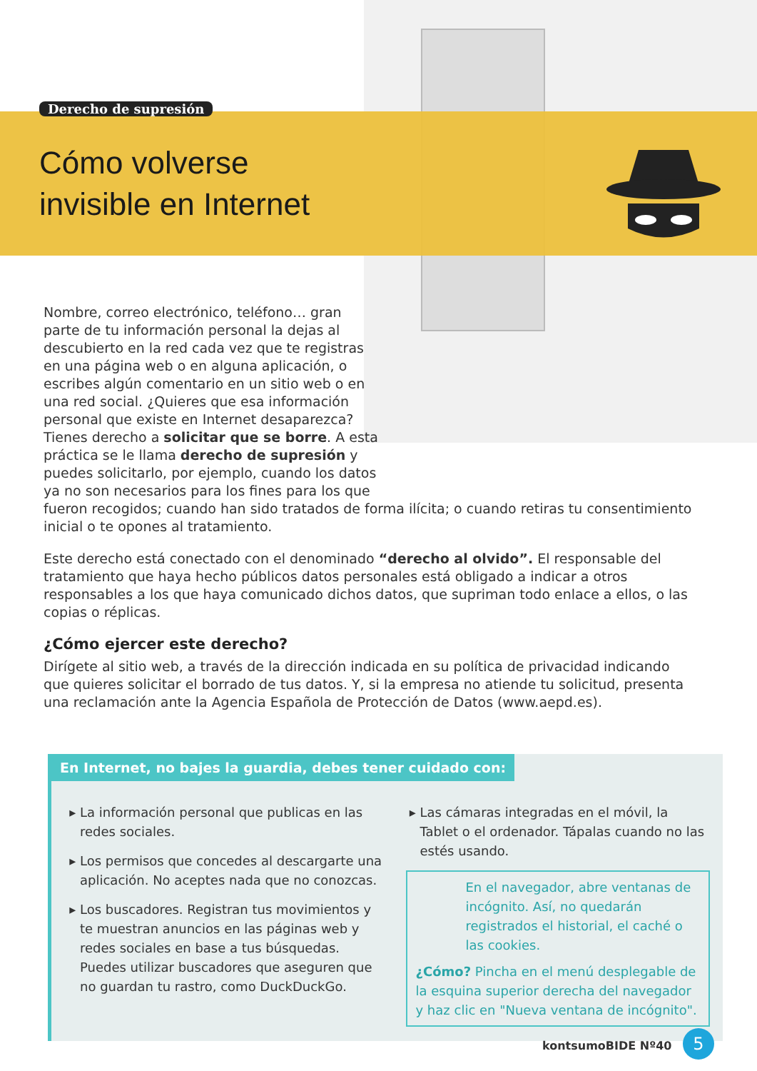Derecho de supresión
Cómo volverse
invisible en Internet
Nombre, correo electrónico, teléfono… gran parte de tu información personal la dejas al descubierto en la red cada vez que te registras en una página web o en alguna aplicación, o escribes algún comentario en un sitio web o en una red social. ¿Quieres que esa información personal que existe en Internet desaparezca? Tienes derecho a solicitar que se borre. A esta práctica se le llama derecho de supresión y puedes solicitarlo, por ejemplo, cuando los datos ya no son necesarios para los fines para los que
fueron recogidos; cuando han sido tratados de forma ilícita; o cuando retiras tu consentimiento inicial o te opones al tratamiento.
Este derecho está conectado con el denominado “derecho al olvido”. El responsable del tratamiento que haya hecho públicos datos personales está obligado a indicar a otros responsables a los que haya comunicado dichos datos, que supriman todo enlace a ellos, o las copias o réplicas.
¿Cómo ejercer este derecho?
Dirígete al sitio web, a través de la dirección indicada en su política de privacidad indicando que quieres solicitar el borrado de tus datos. Y, si la empresa no atiende tu solicitud, presenta una reclamación ante la Agencia Española de Protección de Datos (www.aepd.es).
En Internet, no bajes la guardia, debes tener cuidado con:
La información personal que publicas en las redes sociales.
Los permisos que concedes al descargarte una aplicación. No aceptes nada que no conozcas.
Los buscadores. Registran tus movimientos y te muestran anuncios en las páginas web y redes sociales en base a tus búsquedas. Puedes utilizar buscadores que aseguren que no guardan tu rastro, como DuckDuckGo.
Las cámaras integradas en el móvil, la Tablet o el ordenador. Tápalas cuando no las estés usando.
En el navegador, abre ventanas de incógnito. Así, no quedarán registrados el historial, el caché o las cookies.
¿Cómo? Pincha en el menú desplegable de la esquina superior derecha del navegador y haz clic en "Nueva ventana de incógnito".
kontsumoBIDE Nº40 5